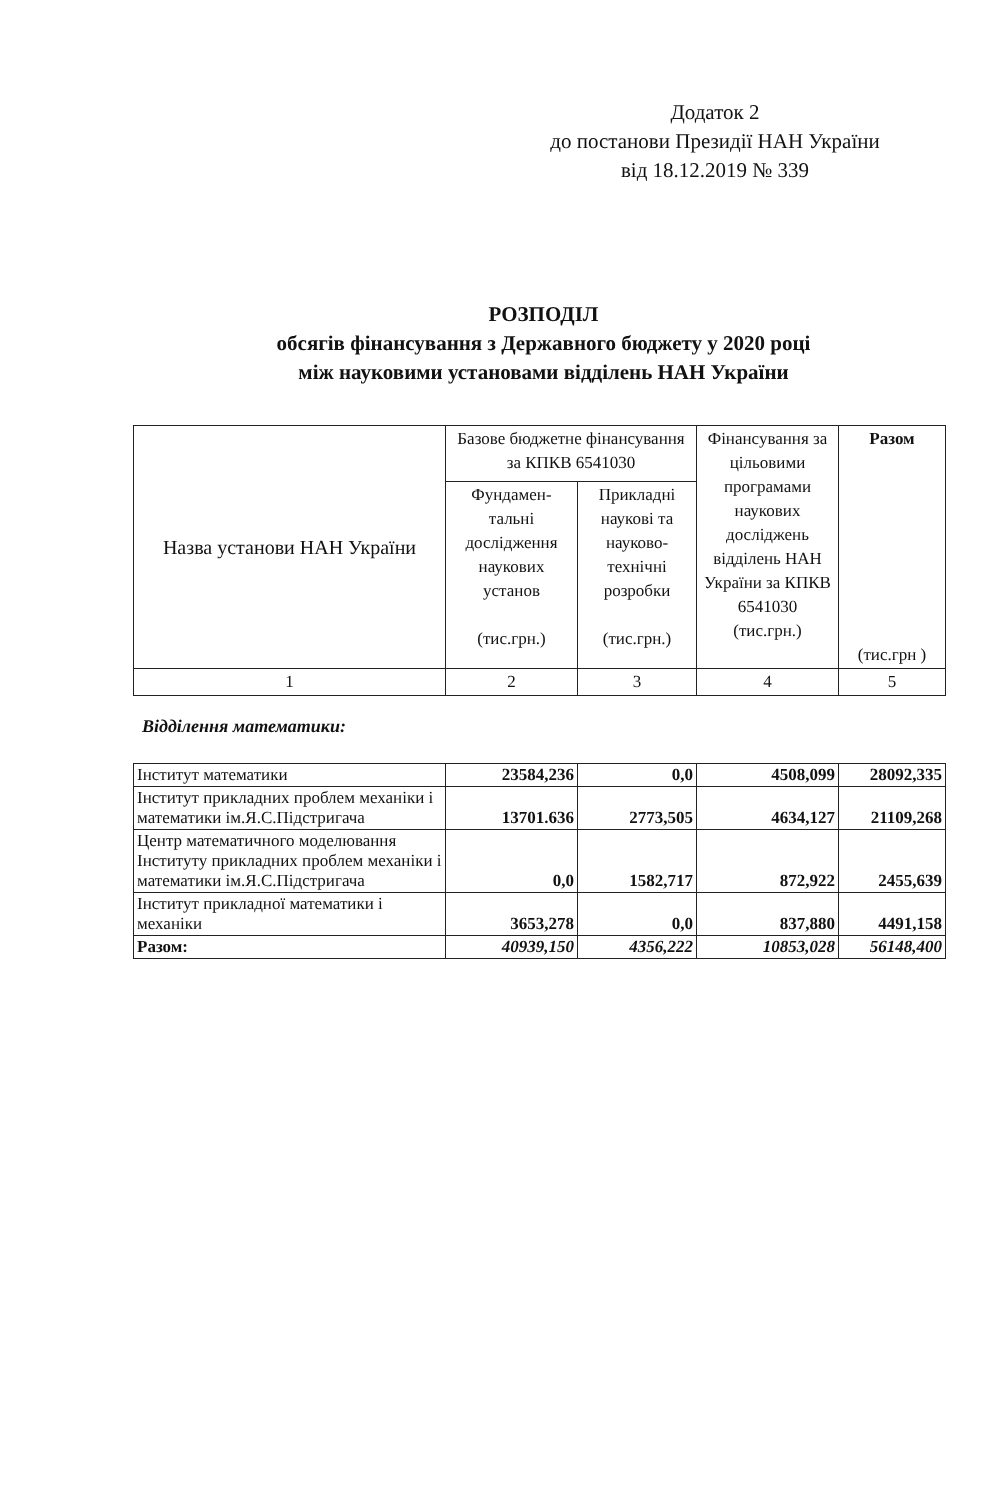Додаток 2
до постанови Президії НАН України
від 18.12.2019 № 339
РОЗПОДІЛ
обсягів фінансування з Державного бюджету у 2020 році
між науковими установами відділень НАН України
| Назва установи НАН України | Базове бюджетне фінансування за КПКВ 6541030 | | Фінансування за цільовими програмами наукових досліджень відділень НАН України за КПКВ 6541030 (тис.грн.) | Разом (тис.грн ) |
| --- | --- | --- | --- | --- |
| | Фундамен-тальні дослідження наукових установ (тис.грн.) | Прикладні наукові та науково-технічні розробки (тис.грн.) | | |
| 1 | 2 | 3 | 4 | 5 |
Відділення математики:
| Інститут математики | 23584,236 | 0,0 | 4508,099 | 28092,335 |
| Інститут прикладних проблем механіки і математики ім.Я.С.Підстригача | 13701.636 | 2773,505 | 4634,127 | 21109,268 |
| Центр математичного моделювання Інституту прикладних проблем механіки і математики ім.Я.С.Підстригача | 0,0 | 1582,717 | 872,922 | 2455,639 |
| Інститут прикладної математики і механіки | 3653,278 | 0,0 | 837,880 | 4491,158 |
| Разом: | 40939,150 | 4356,222 | 10853,028 | 56148,400 |